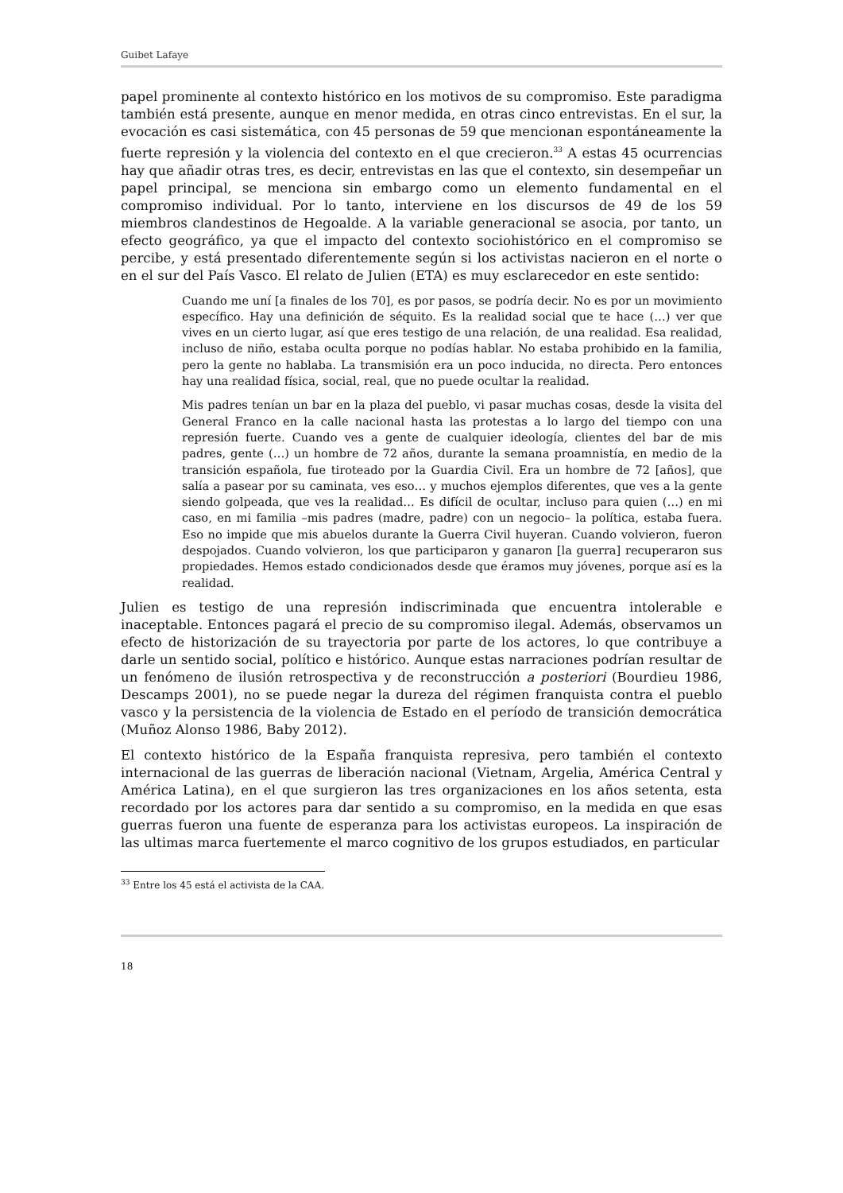Guibet Lafaye
papel prominente al contexto histórico en los motivos de su compromiso. Este paradigma también está presente, aunque en menor medida, en otras cinco entrevistas. En el sur, la evocación es casi sistemática, con 45 personas de 59 que mencionan espontáneamente la fuerte represión y la violencia del contexto en el que crecieron.<sup>33</sup> A estas 45 ocurrencias hay que añadir otras tres, es decir, entrevistas en las que el contexto, sin desempeñar un papel principal, se menciona sin embargo como un elemento fundamental en el compromiso individual. Por lo tanto, interviene en los discursos de 49 de los 59 miembros clandestinos de Hegoalde. A la variable generacional se asocia, por tanto, un efecto geográfico, ya que el impacto del contexto sociohistórico en el compromiso se percibe, y está presentado diferentemente según si los activistas nacieron en el norte o en el sur del País Vasco. El relato de Julien (ETA) es muy esclarecedor en este sentido:
Cuando me uní [a finales de los 70], es por pasos, se podría decir. No es por un movimiento específico. Hay una definición de séquito. Es la realidad social que te hace (…) ver que vives en un cierto lugar, así que eres testigo de una relación, de una realidad. Esa realidad, incluso de niño, estaba oculta porque no podías hablar. No estaba prohibido en la familia, pero la gente no hablaba. La transmisión era un poco inducida, no directa. Pero entonces hay una realidad física, social, real, que no puede ocultar la realidad.
Mis padres tenían un bar en la plaza del pueblo, vi pasar muchas cosas, desde la visita del General Franco en la calle nacional hasta las protestas a lo largo del tiempo con una represión fuerte. Cuando ves a gente de cualquier ideología, clientes del bar de mis padres, gente (…) un hombre de 72 años, durante la semana proamnistía, en medio de la transición española, fue tiroteado por la Guardia Civil. Era un hombre de 72 [años], que salía a pasear por su caminata, ves eso… y muchos ejemplos diferentes, que ves a la gente siendo golpeada, que ves la realidad… Es difícil de ocultar, incluso para quien (…) en mi caso, en mi familia –mis padres (madre, padre) con un negocio– la política, estaba fuera. Eso no impide que mis abuelos durante la Guerra Civil huyeran. Cuando volvieron, fueron despojados. Cuando volvieron, los que participaron y ganaron [la guerra] recuperaron sus propiedades. Hemos estado condicionados desde que éramos muy jóvenes, porque así es la realidad.
Julien es testigo de una represión indiscriminada que encuentra intolerable e inaceptable. Entonces pagará el precio de su compromiso ilegal. Además, observamos un efecto de historización de su trayectoria por parte de los actores, lo que contribuye a darle un sentido social, político e histórico. Aunque estas narraciones podrían resultar de un fenómeno de ilusión retrospectiva y de reconstrucción a posteriori (Bourdieu 1986, Descamps 2001), no se puede negar la dureza del régimen franquista contra el pueblo vasco y la persistencia de la violencia de Estado en el período de transición democrática (Muñoz Alonso 1986, Baby 2012).
El contexto histórico de la España franquista represiva, pero también el contexto internacional de las guerras de liberación nacional (Vietnam, Argelia, América Central y América Latina), en el que surgieron las tres organizaciones en los años setenta, esta recordado por los actores para dar sentido a su compromiso, en la medida en que esas guerras fueron una fuente de esperanza para los activistas europeos. La inspiración de las ultimas marca fuertemente el marco cognitivo de los grupos estudiados, en particular
<sup>33</sup> Entre los 45 está el activista de la CAA.
18